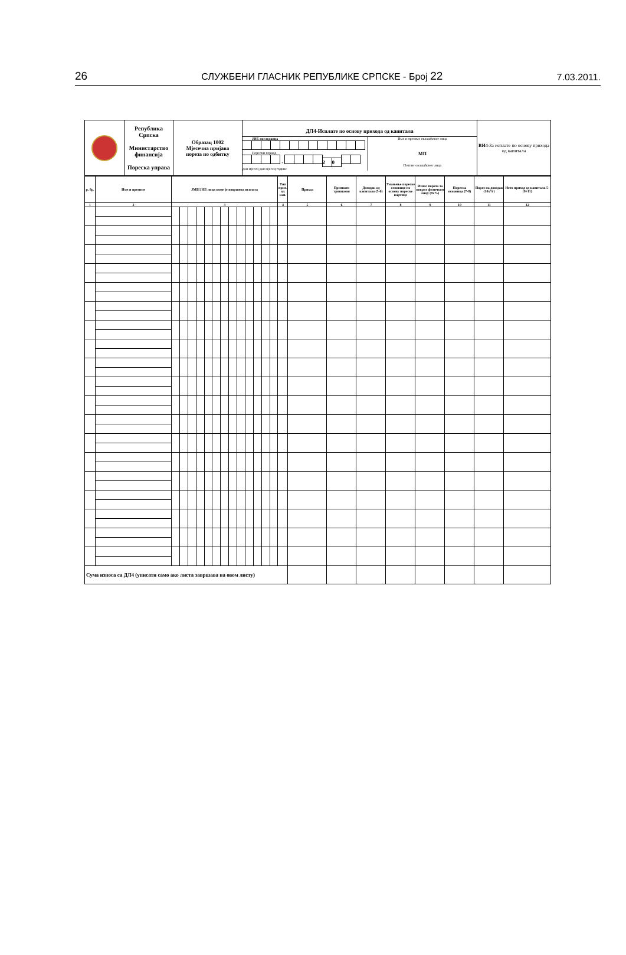26 СЛУЖБЕНИ ГЛАСНИК РЕПУБЛИКЕ СРПСКЕ - Број 22 7.03.2011.
| | Република Српска Министарство финансија Пореска управа | Образац 1002 Мјесечна пријава пореза по одбитку | ДЛ4-Исплате по основу прихода од капитала ЈИБ послодавца Порески период - 2 0 дан мјесец дан мјесец године Име и презиме овлашћеног лица МП Потпис овлашћеног лица | ВИ4- За исплате по основу прихода од капитала |
| р. бр. | Име и презиме | ЈМБ/ЈИБ лица коме је извршена исплата | | | | | | | | | | | | | Тип прих. од кап. | Приход | Признати трошкови | Доходак од капитала (5-6) | Умањење пореске основице по основу пореске картице | Износ пореза за поврат физичком лицу (8x%) | Пореска основица (7-8) | Порез на доходак (10x%) | Нето приход од капитала 5-(9+11) |
| --- | --- | --- | --- | --- | --- | --- | --- | --- | --- | --- | --- | --- | --- | --- | --- | --- | --- | --- | --- | --- | --- | --- | --- |
| 1 | 2 | 3 | | | | | | | | | | | | | 4 | 5 | 6 | 7 | 8 | 9 | 10 | 11 | 12 |
| Сума износа са ДЛ4 (уписати само ако листа завршава на овом листу) | | | | | | | | | | | | | | | | | | | | | | | |